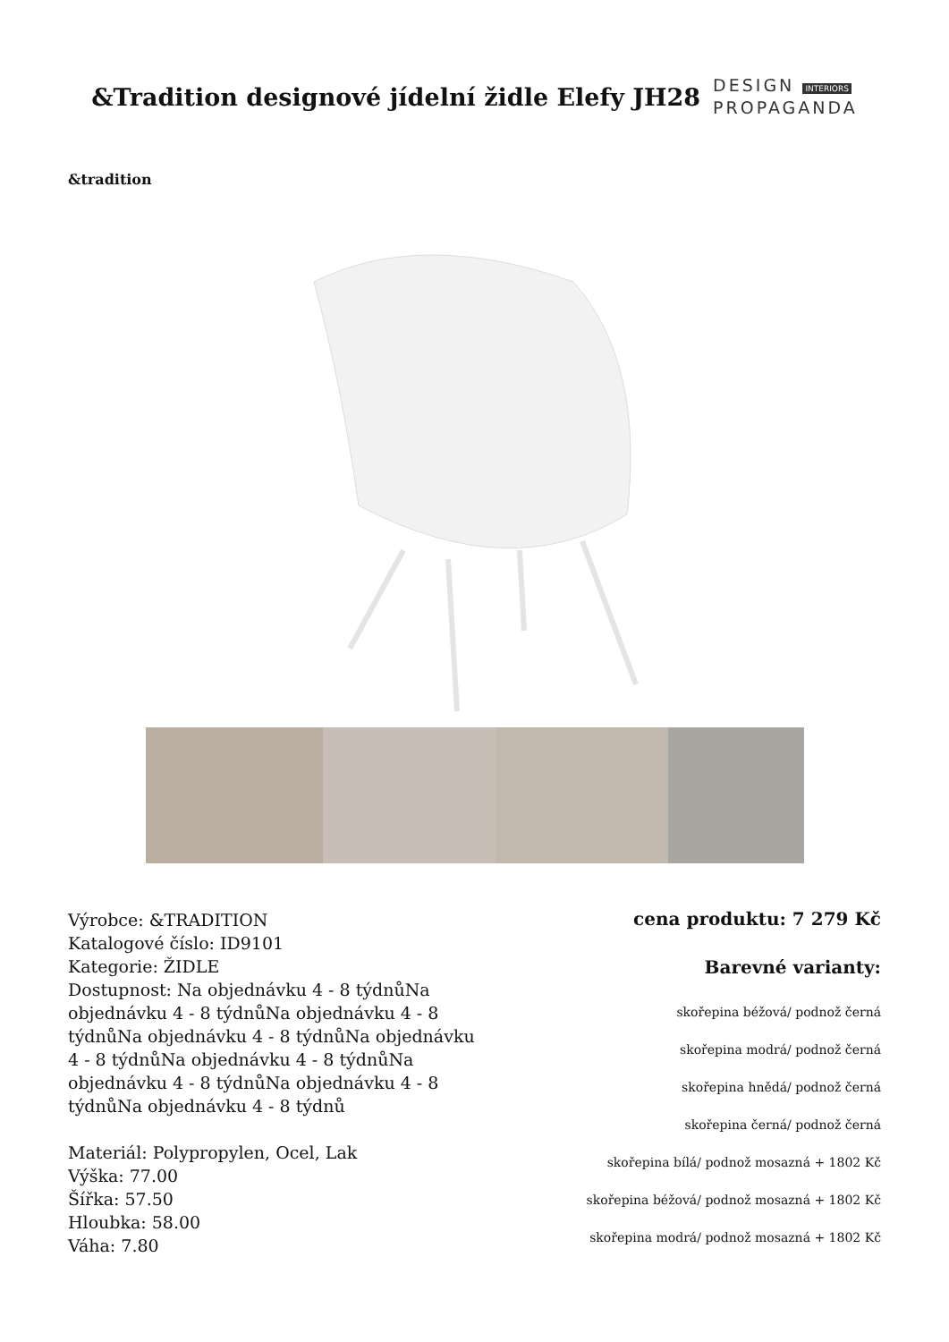&Tradition designové jídelní židle Elefy JH28
DESIGN INTERIORS
PROPAGANDA
&tradition
Výrobce: &TRADITION
Katalogové číslo: ID9101
Kategorie: ŽIDLE
Dostupnost: Na objednávku 4 - 8 týdnůNa objednávku 4 - 8 týdnůNa objednávku 4 - 8 týdnůNa objednávku 4 - 8 týdnůNa objednávku 4 - 8 týdnůNa objednávku 4 - 8 týdnůNa objednávku 4 - 8 týdnůNa objednávku 4 - 8 týdnůNa objednávku 4 - 8 týdnů
Materiál: Polypropylen, Ocel, Lak
Výška: 77.00
Šířka: 57.50
Hloubka: 58.00
Váha: 7.80
cena produktu: 7 279 Kč
Barevné varianty:
skořepina béžová/ podnož černá
skořepina modrá/ podnož černá
skořepina hnědá/ podnož černá
skořepina černá/ podnož černá
skořepina bílá/ podnož mosazná + 1802 Kč
skořepina béžová/ podnož mosazná + 1802 Kč
skořepina modrá/ podnož mosazná + 1802 Kč